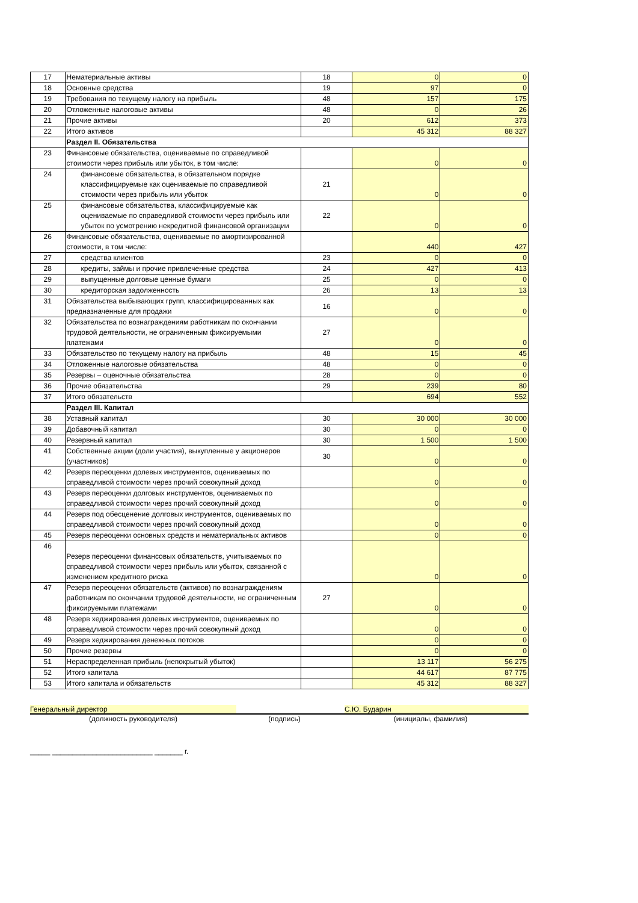| 17 | Нематериальные активы | 18 | 0 | 0 |
| 18 | Основные средства | 19 | 97 | 0 |
| 19 | Требования по текущему налогу на прибыль | 48 | 157 | 175 |
| 20 | Отложенные налоговые активы | 48 | 0 | 26 |
| 21 | Прочие активы | 20 | 612 | 373 |
| 22 | Итого активов | | 45 312 | 88 327 |
| | Раздел II. Обязательства | | | |
| 23 | Финансовые обязательства, оцениваемые по справедливой стоимости через прибыль или убыток, в том числе: | | 0 | 0 |
| 24 | финансовые обязательства, в обязательном порядке классифицируемые как оцениваемые по справедливой стоимости через прибыль или убыток | 21 | 0 | 0 |
| 25 | финансовые обязательства, классифицируемые как оцениваемые по справедливой стоимости через прибыль или убыток по усмотрению некредитной финансовой организации | 22 | 0 | 0 |
| 26 | Финансовые обязательства, оцениваемые по амортизированной стоимости, в том числе: | | 440 | 427 |
| 27 | средства клиентов | 23 | 0 | 0 |
| 28 | кредиты, займы и прочие привлеченные средства | 24 | 427 | 413 |
| 29 | выпущенные долговые ценные бумаги | 25 | 0 | 0 |
| 30 | кредиторская задолженность | 26 | 13 | 13 |
| 31 | Обязательства выбывающих групп, классифицированных как предназначенные для продажи | 16 | 0 | 0 |
| 32 | Обязательства по вознаграждениям работникам по окончании трудовой деятельности, не ограниченным фиксируемыми платежами | 27 | 0 | 0 |
| 33 | Обязательство по текущему налогу на прибыль | 48 | 15 | 45 |
| 34 | Отложенные налоговые обязательства | 48 | 0 | 0 |
| 35 | Резервы – оценочные обязательства | 28 | 0 | 0 |
| 36 | Прочие обязательства | 29 | 239 | 80 |
| 37 | Итого обязательств | | 694 | 552 |
| | Раздел III. Капитал | | | |
| 38 | Уставный капитал | 30 | 30 000 | 30 000 |
| 39 | Добавочный капитал | 30 | 0 | 0 |
| 40 | Резервный капитал | 30 | 1 500 | 1 500 |
| 41 | Собственные акции (доли участия), выкупленные у акционеров (участников) | 30 | 0 | 0 |
| 42 | Резерв переоценки долевых инструментов, оцениваемых по справедливой стоимости через прочий совокупный доход | | 0 | 0 |
| 43 | Резерв переоценки долговых инструментов, оцениваемых по справедливой стоимости через прочий совокупный доход | | 0 | 0 |
| 44 | Резерв под обесценение долговых инструментов, оцениваемых по справедливой стоимости через прочий совокупный доход | | 0 | 0 |
| 45 | Резерв переоценки основных средств и нематериальных активов | | 0 | 0 |
| 46 | Резерв переоценки финансовых обязательств, учитываемых по справедливой стоимости через прибыль или убыток, связанной с изменением кредитного риска | | 0 | 0 |
| 47 | Резерв переоценки обязательств (активов) по вознаграждениям работникам по окончании трудовой деятельности, не ограниченным фиксируемыми платежами | 27 | 0 | 0 |
| 48 | Резерв хеджирования долевых инструментов, оцениваемых по справедливой стоимости через прочий совокупный доход | | 0 | 0 |
| 49 | Резерв хеджирования денежных потоков | | 0 | 0 |
| 50 | Прочие резервы | | 0 | 0 |
| 51 | Нераспределенная прибыль (непокрытый убыток) | | 13 117 | 56 275 |
| 52 | Итого капитала | | 44 617 | 87 775 |
| 53 | Итого капитала и обязательств | | 45 312 | 88 327 |
Генеральный директор С.Ю. Бударин
(должность руководителя) (подпись) (инициалы, фамилия)
_____ _________________________ _______ г.